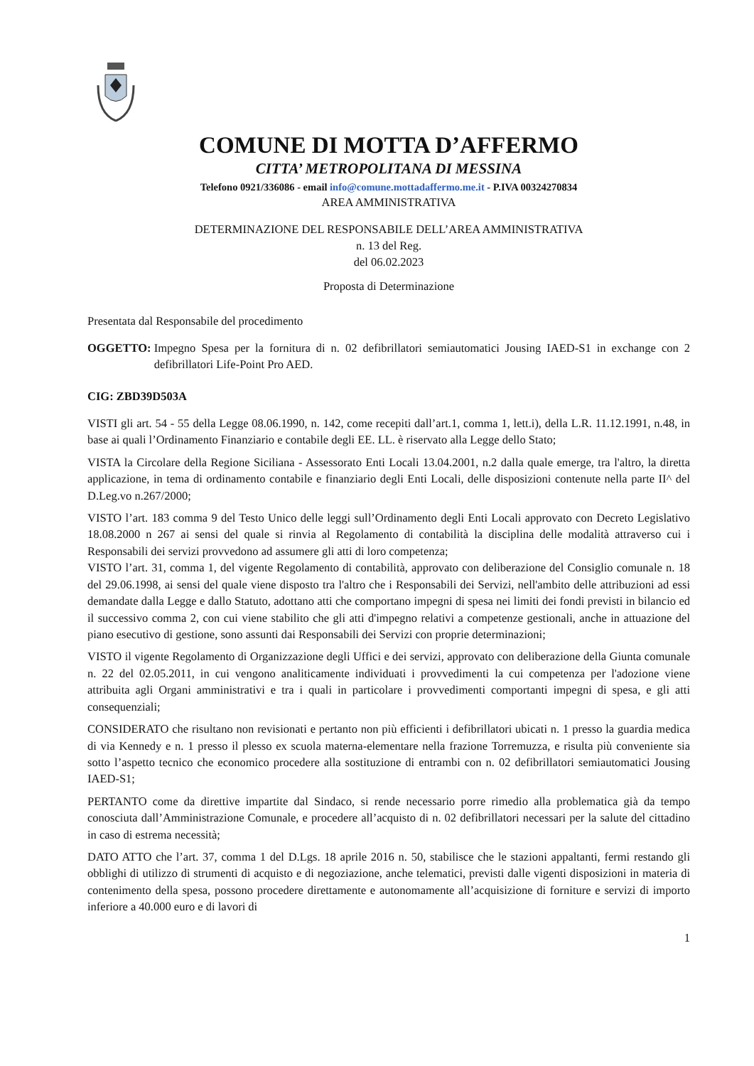COMUNE DI MOTTA D’AFFERMO
CITTA’ METROPOLITANA DI MESSINA
Telefono 0921/336086 - email info@comune.mottadaffermo.me.it - P.IVA 00324270834
AREA AMMINISTRATIVA
DETERMINAZIONE DEL RESPONSABILE DELL’AREA AMMINISTRATIVA
n. 13 del Reg.
del 06.02.2023
Proposta di Determinazione
Presentata dal Responsabile del procedimento
OGGETTO: Impegno Spesa per la fornitura di n. 02 defibrillatori semiautomatici Jousing IAED-S1 in exchange con 2 defibrillatori Life-Point Pro AED.
CIG: ZBD39D503A
VISTI gli art. 54 - 55 della Legge 08.06.1990, n. 142, come recepiti dall’art.1, comma 1, lett.i), della L.R. 11.12.1991, n.48, in base ai quali l’Ordinamento Finanziario e contabile degli EE. LL. è riservato alla Legge dello Stato;
VISTA la Circolare della Regione Siciliana - Assessorato Enti Locali 13.04.2001, n.2 dalla quale emerge, tra l'altro, la diretta applicazione, in tema di ordinamento contabile e finanziario degli Enti Locali, delle disposizioni contenute nella parte II^ del D.Leg.vo n.267/2000;
VISTO l’art. 183 comma 9 del Testo Unico delle leggi sull’Ordinamento degli Enti Locali approvato con Decreto Legislativo 18.08.2000 n 267 ai sensi del quale si rinvia al Regolamento di contabilità la disciplina delle modalità attraverso cui i Responsabili dei servizi provvedono ad assumere gli atti di loro competenza;
VISTO l’art. 31, comma 1, del vigente Regolamento di contabilità, approvato con deliberazione del Consiglio comunale n. 18 del 29.06.1998, ai sensi del quale viene disposto tra l'altro che i Responsabili dei Servizi, nell'ambito delle attribuzioni ad essi demandate dalla Legge e dallo Statuto, adottano atti che comportano impegni di spesa nei limiti dei fondi previsti in bilancio ed il successivo comma 2, con cui viene stabilito che gli atti d'impegno relativi a competenze gestionali, anche in attuazione del piano esecutivo di gestione, sono assunti dai Responsabili dei Servizi con proprie determinazioni;
VISTO il vigente Regolamento di Organizzazione degli Uffici e dei servizi, approvato con deliberazione della Giunta comunale n. 22 del 02.05.2011, in cui vengono analiticamente individuati i provvedimenti la cui competenza per l'adozione viene attribuita agli Organi amministrativi e tra i quali in particolare i provvedimenti comportanti impegni di spesa, e gli atti consequenziali;
CONSIDERATO che risultano non revisionati e pertanto non più efficienti i defibrillatori ubicati n. 1 presso la guardia medica di via Kennedy e n. 1 presso il plesso ex scuola materna-elementare nella frazione Torremuzza, e risulta più conveniente sia sotto l’aspetto tecnico che economico procedere alla sostituzione di entrambi con n. 02 defibrillatori semiautomatici Jousing IAED-S1;
PERTANTO come da direttive impartite dal Sindaco, si rende necessario porre rimedio alla problematica già da tempo conosciuta dall’Amministrazione Comunale, e procedere all’acquisto di n. 02 defibrillatori necessari per la salute del cittadino in caso di estrema necessità;
DATO ATTO che l’art. 37, comma 1 del D.Lgs. 18 aprile 2016 n. 50, stabilisce che le stazioni appaltanti, fermi restando gli obblighi di utilizzo di strumenti di acquisto e di negoziazione, anche telematici, previsti dalle vigenti disposizioni in materia di contenimento della spesa, possono procedere direttamente e autonomamente all’acquisizione di forniture e servizi di importo inferiore a 40.000 euro e di lavori di
1